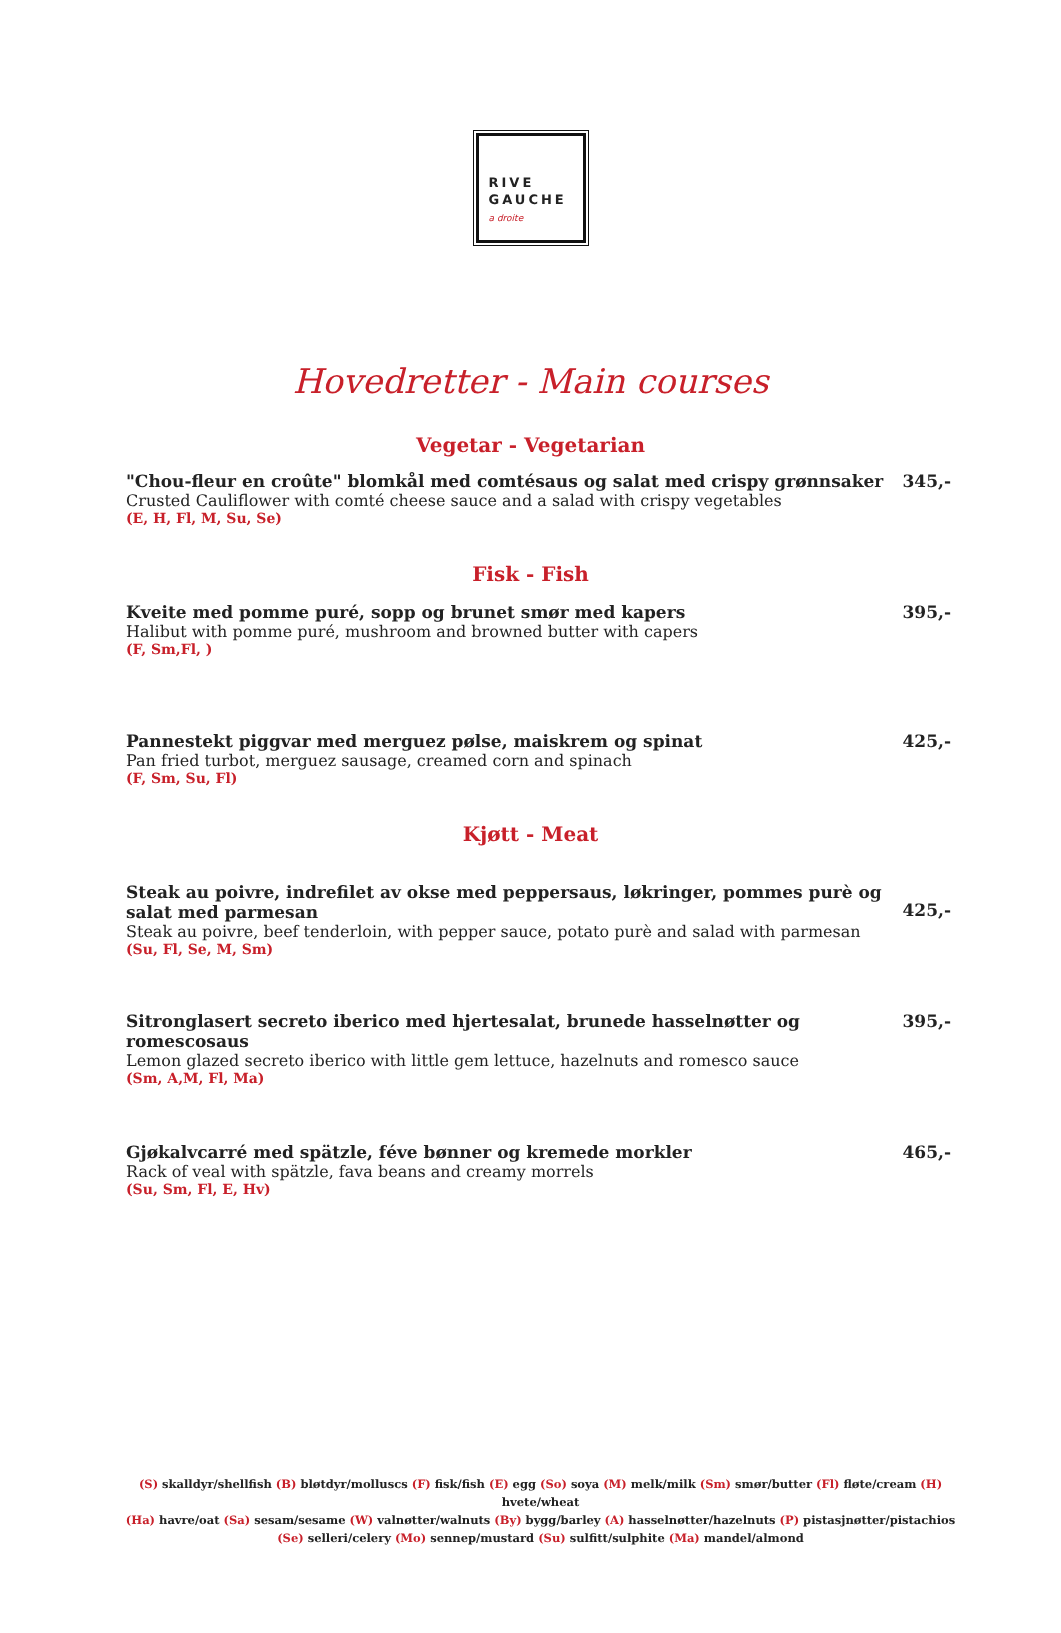RIVE
GAUCHE
a droite
Hovedretter - Main courses
Vegetar - Vegetarian
"Chou-fleur en croûte" blomkål med comtésaus og salat med crispy grønnsaker
Crusted Cauliflower with comté cheese sauce and a salad with crispy vegetables
(E, H, Fl, M, Su, Se)
345,-
Fisk - Fish
Kveite med pomme puré, sopp og brunet smør med kapers
Halibut with pomme puré, mushroom and browned butter with capers
(F, Sm,Fl, )
395,-
Pannestekt piggvar med merguez pølse, maiskrem og spinat
Pan fried turbot, merguez sausage, creamed corn and spinach
(F, Sm, Su, Fl)
425,-
Kjøtt - Meat
Steak au poivre, indrefilet av okse med peppersaus, løkringer, pommes purè og salat med parmesan
Steak au poivre, beef tenderloin, with pepper sauce, potato purè and salad with parmesan
(Su, Fl, Se, M, Sm)
425,-
Sitronglasert secreto iberico med hjertesalat, brunede hasselnøtter og romescosaus
Lemon glazed secreto iberico with little gem lettuce, hazelnuts and romesco sauce
(Sm, A,M, Fl, Ma)
395,-
Gjøkalvcarré med spätzle, féve bønner og kremede morkler
Rack of veal with spätzle, fava beans and creamy morrels
(Su, Sm, Fl, E, Hv)
465,-
(S) skalldyr/shellfish (B) bløtdyr/molluscs (F) fisk/fish (E) egg (So) soya (M) melk/milk (Sm) smør/butter (Fl) fløte/cream (H) hvete/wheat
(Ha) havre/oat (Sa) sesam/sesame (W) valnøtter/walnuts (By) bygg/barley (A) hasselnøtter/hazelnuts (P) pistasjnøtter/pistachios
(Se) selleri/celery (Mo) sennep/mustard (Su) sulfitt/sulphite (Ma) mandel/almond